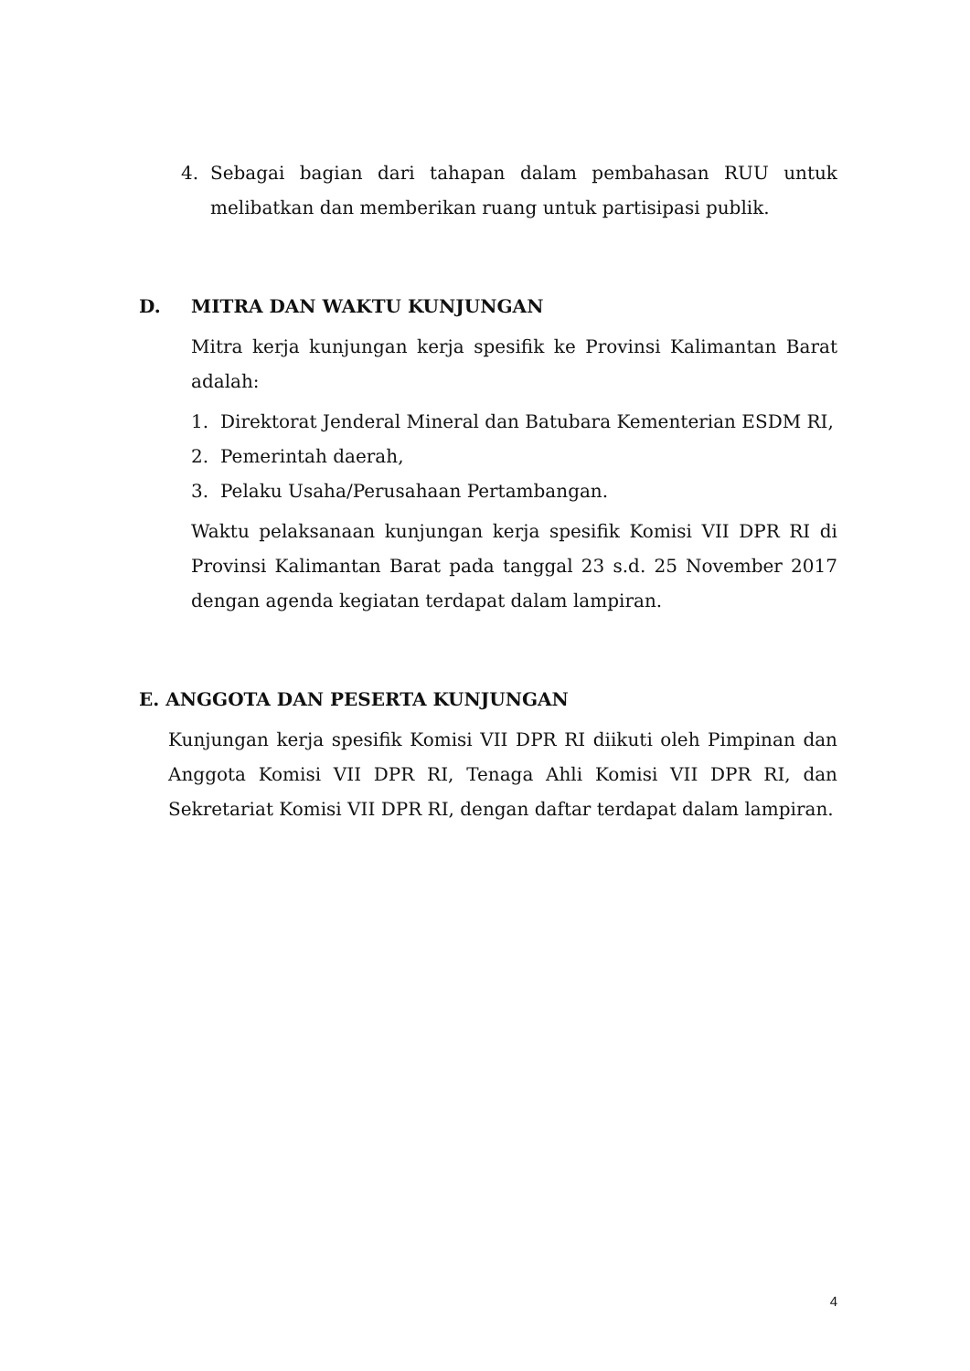4. Sebagai bagian dari tahapan dalam pembahasan RUU untuk melibatkan dan memberikan ruang untuk partisipasi publik.
D. MITRA DAN WAKTU KUNJUNGAN
Mitra kerja kunjungan kerja spesifik ke Provinsi Kalimantan Barat adalah:
1. Direktorat Jenderal Mineral dan Batubara Kementerian ESDM RI,
2. Pemerintah daerah,
3. Pelaku Usaha/Perusahaan Pertambangan.
Waktu pelaksanaan kunjungan kerja spesifik Komisi VII DPR RI di Provinsi Kalimantan Barat pada tanggal 23 s.d. 25 November 2017 dengan agenda kegiatan terdapat dalam lampiran.
E. ANGGOTA DAN PESERTA KUNJUNGAN
Kunjungan kerja spesifik Komisi VII DPR RI diikuti oleh Pimpinan dan Anggota Komisi VII DPR RI, Tenaga Ahli Komisi VII DPR RI, dan Sekretariat Komisi VII DPR RI, dengan daftar terdapat dalam lampiran.
4